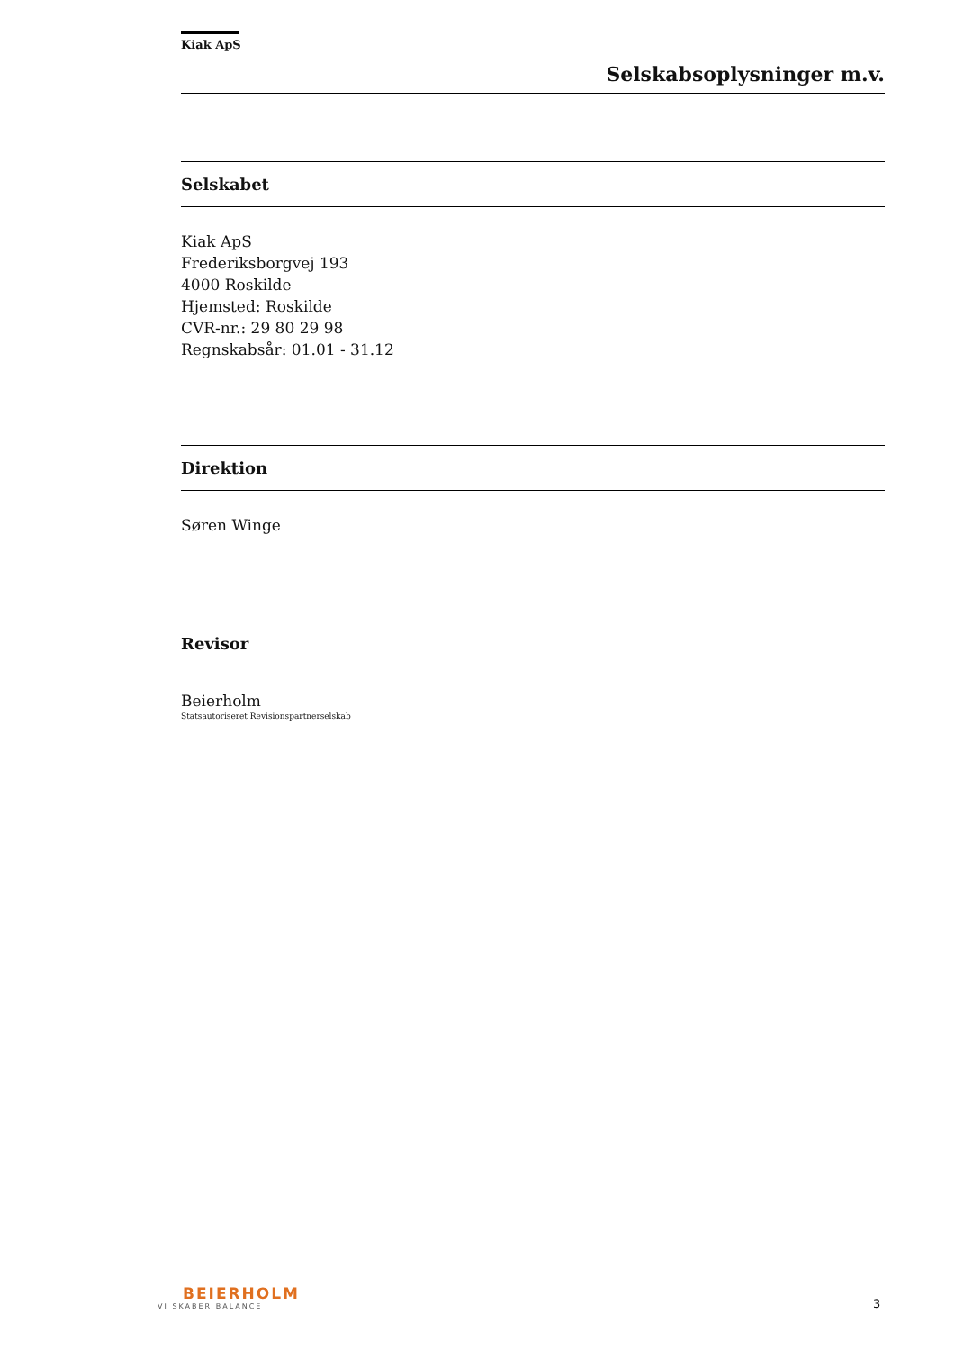Kiak ApS
Selskabsoplysninger m.v.
Selskabet
Kiak ApS
Frederiksborgvej 193
4000 Roskilde
Hjemsted: Roskilde
CVR-nr.: 29 80 29 98
Regnskabsår: 01.01 - 31.12
Direktion
Søren Winge
Revisor
Beierholm
Statsautoriseret Revisionspartnerselskab
BEIERHOLM
VI SKABER BALANCE
3